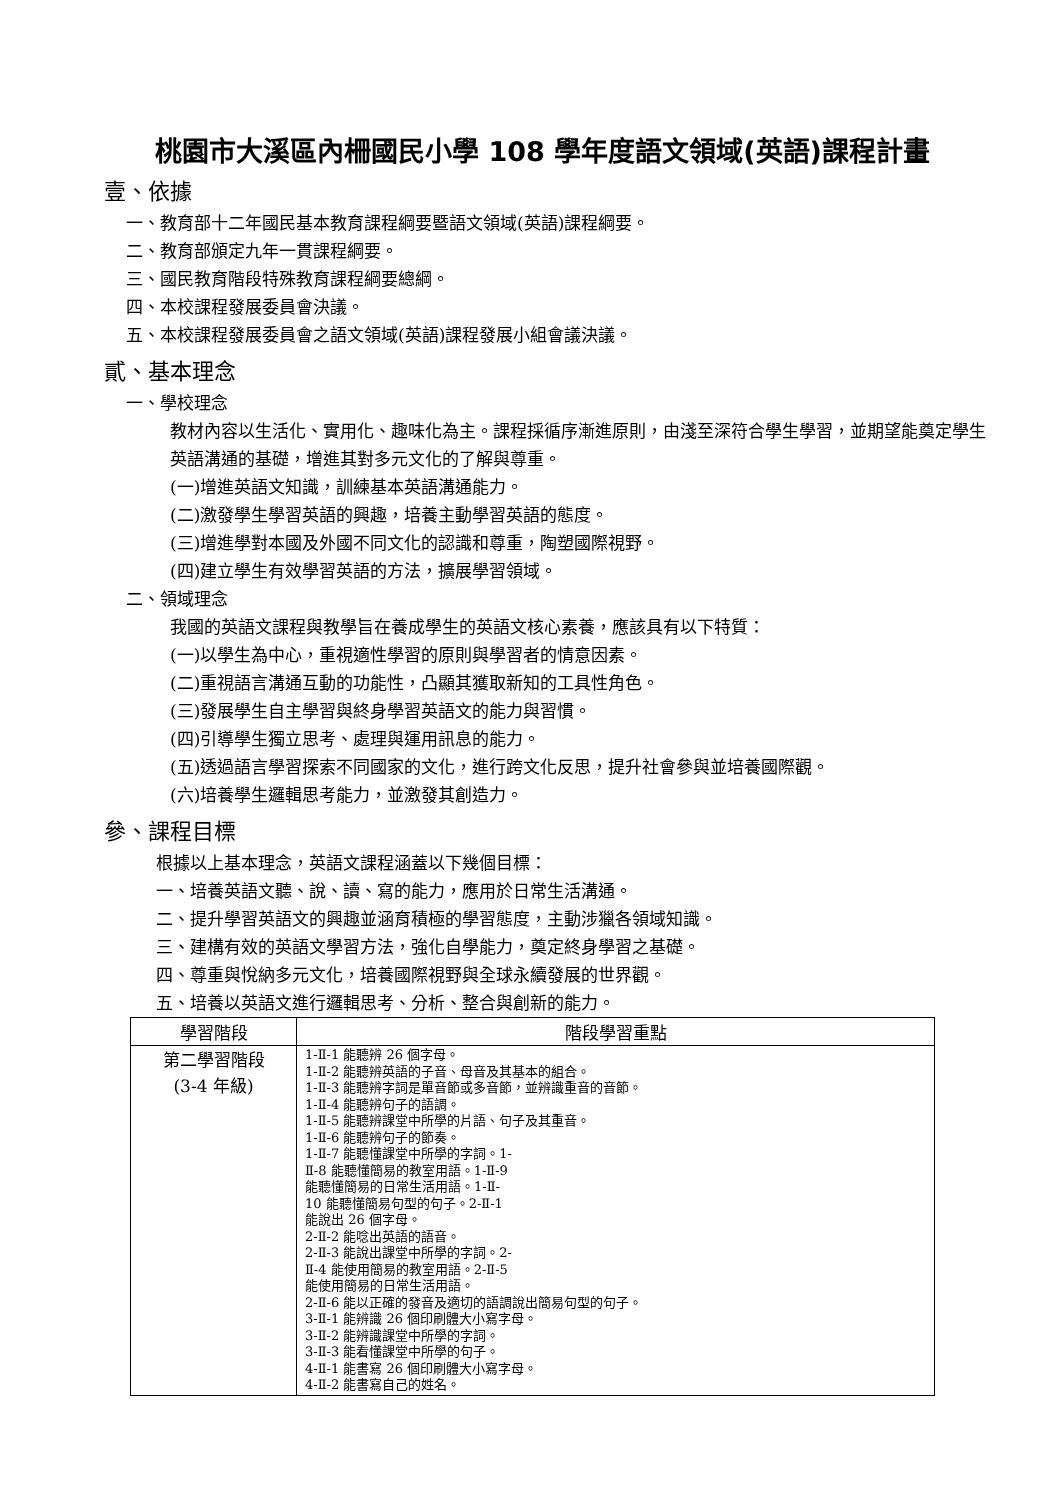桃園市大溪區內柵國民小學 108 學年度語文領域(英語)課程計畫
壹、依據
一、教育部十二年國民基本教育課程綱要暨語文領域(英語)課程綱要。
二、教育部頒定九年一貫課程綱要。
三、國民教育階段特殊教育課程綱要總綱。
四、本校課程發展委員會決議。
五、本校課程發展委員會之語文領域(英語)課程發展小組會議決議。
貳、基本理念
一、學校理念
教材內容以生活化、實用化、趣味化為主。課程採循序漸進原則，由淺至深符合學生學習，並期望能奠定學生英語溝通的基礎，增進其對多元文化的了解與尊重。
(一)增進英語文知識，訓練基本英語溝通能力。
(二)激發學生學習英語的興趣，培養主動學習英語的態度。
(三)增進學對本國及外國不同文化的認識和尊重，陶塑國際視野。
(四)建立學生有效學習英語的方法，擴展學習領域。
二、領域理念
我國的英語文課程與教學旨在養成學生的英語文核心素養，應該具有以下特質：
(一)以學生為中心，重視適性學習的原則與學習者的情意因素。
(二)重視語言溝通互動的功能性，凸顯其獲取新知的工具性角色。
(三)發展學生自主學習與終身學習英語文的能力與習慣。
(四)引導學生獨立思考、處理與運用訊息的能力。
(五)透過語言學習探索不同國家的文化，進行跨文化反思，提升社會參與並培養國際觀。
(六)培養學生邏輯思考能力，並激發其創造力。
參、課程目標
根據以上基本理念，英語文課程涵蓋以下幾個目標：
一、培養英語文聽、說、讀、寫的能力，應用於日常生活溝通。
二、提升學習英語文的興趣並涵育積極的學習態度，主動涉獵各領域知識。
三、建構有效的英語文學習方法，強化自學能力，奠定終身學習之基礎。
四、尊重與悅納多元文化，培養國際視野與全球永續發展的世界觀。
五、培養以英語文進行邏輯思考、分析、整合與創新的能力。
| 學習階段 | 階段學習重點 |
| --- | --- |
| 第二學習階段 (3-4 年級) | 1-Ⅱ-1 能聽辨 26 個字母。 1-Ⅱ-2 能聽辨英語的子音、母音及其基本的組合。 1-Ⅱ-3 能聽辨字詞是單音節或多音節，並辨識重音的音節。 1-Ⅱ-4 能聽辨句子的語調。 1-Ⅱ-5 能聽辨課堂中所學的片語、句子及其重音。 1-Ⅱ-6 能聽辨句子的節奏。 1-Ⅱ-7 能聽懂課堂中所學的字詞。1- Ⅱ-8 能聽懂簡易的教室用語。1-Ⅱ-9 能聽懂簡易的日常生活用語。1-Ⅱ- 10 能聽懂簡易句型的句子。2-Ⅱ-1 能說出 26 個字母。 2-Ⅱ-2 能唸出英語的語音。 2-Ⅱ-3 能說出課堂中所學的字詞。2- Ⅱ-4 能使用簡易的教室用語。2-Ⅱ-5 能使用簡易的日常生活用語。 2-Ⅱ-6 能以正確的發音及適切的語調說出簡易句型的句子。 3-Ⅱ-1 能辨識 26 個印刷體大小寫字母。 3-Ⅱ-2 能辨識課堂中所學的字詞。 3-Ⅱ-3 能看懂課堂中所學的句子。 4-Ⅱ-1 能書寫 26 個印刷體大小寫字母。 4-Ⅱ-2 能書寫自己的姓名。 |